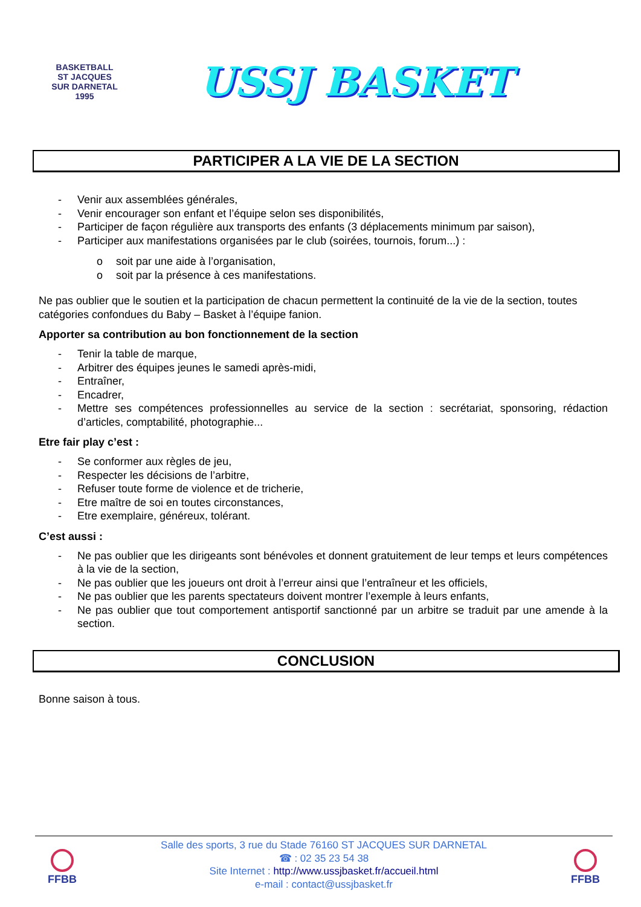BASKETBALL
ST JACQUES
SUR DARNETAL
1995
USSJ BASKET
PARTICIPER A LA VIE DE LA SECTION
- Venir aux assemblées générales,
- Venir encourager son enfant et l’équipe selon ses disponibilités,
- Participer de façon régulière aux transports des enfants (3 déplacements minimum par saison),
- Participer aux manifestations organisées par le club (soirées, tournois, forum...) :
o soit par une aide à l’organisation,
o soit par la présence à ces manifestations.
Ne pas oublier que le soutien et la participation de chacun permettent la continuité de la vie de la section, toutes catégories confondues du Baby – Basket à l’équipe fanion.
Apporter sa contribution au bon fonctionnement de la section
- Tenir la table de marque,
- Arbitrer des équipes jeunes le samedi après-midi,
- Entraîner,
- Encadrer,
- Mettre ses compétences professionnelles au service de la section : secrétariat, sponsoring, rédaction d’articles, comptabilité, photographie...
Etre fair play c’est :
- Se conformer aux règles de jeu,
- Respecter les décisions de l’arbitre,
- Refuser toute forme de violence et de tricherie,
- Etre maître de soi en toutes circonstances,
- Etre exemplaire, généreux, tolérant.
C’est aussi :
- Ne pas oublier que les dirigeants sont bénévoles et donnent gratuitement de leur temps et leurs compétences à la vie de la section,
- Ne pas oublier que les joueurs ont droit à l’erreur ainsi que l’entraîneur et les officiels,
- Ne pas oublier que les parents spectateurs doivent montrer l’exemple à leurs enfants,
- Ne pas oublier que tout comportement antisportif sanctionné par un arbitre se traduit par une amende à la section.
CONCLUSION
Bonne saison à tous.
FFBB
Salle des sports, 3 rue du Stade 76160 ST JACQUES SUR DARNETAL
☎ : 02 35 23 54 38
Site Internet : http://www.ussjbasket.fr/accueil.html
e-mail : contact@ussjbasket.fr
FFBB